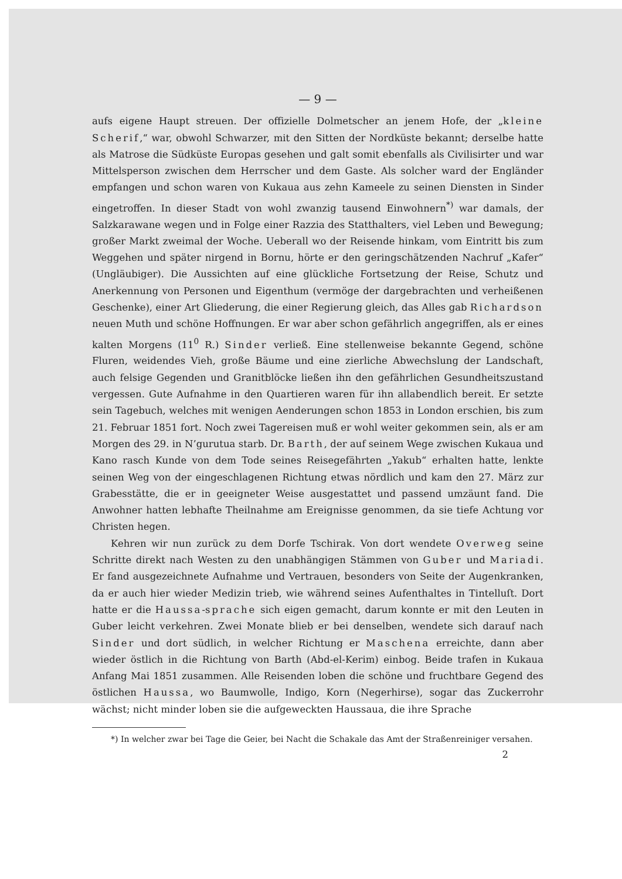— 9 —
aufs eigene Haupt streuen. Der offizielle Dolmetscher an jenem Hofe, der „kleine Scherif,“ war, obwohl Schwarzer, mit den Sitten der Nordküste bekannt; derselbe hatte als Matrose die Südküste Europas gesehen und galt somit ebenfalls als Civilisirter und war Mittelsperson zwischen dem Herrscher und dem Gaste. Als solcher ward der Engländer empfangen und schon waren von Kukaua aus zehn Kameele zu seinen Diensten in Sinder eingetroffen. In dieser Stadt von wohl zwanzig tausend Einwohnern<sup>*)</sup> war damals, der Salzkarawane wegen und in Folge einer Razzia des Statthalters, viel Leben und Bewegung; großer Markt zweimal der Woche. Ueberall wo der Reisende hinkam, vom Eintritt bis zum Weggehen und später nirgend in Bornu, hörte er den geringschätzenden Nachruf „Kafer“ (Ungläubiger). Die Aussichten auf eine glückliche Fortsetzung der Reise, Schutz und Anerkennung von Personen und Eigenthum (vermöge der dargebrachten und verheißenen Geschenke), einer Art Gliederung, die einer Regierung gleich, das Alles gab Richardson neuen Muth und schöne Hoffnungen. Er war aber schon gefährlich angegriffen, als er eines kalten Morgens (11<sup>0</sup> R.) Sinder verließ. Eine stellenweise bekannte Gegend, schöne Fluren, weidendes Vieh, große Bäume und eine zierliche Abwechslung der Landschaft, auch felsige Gegenden und Granitblöcke ließen ihn den gefährlichen Gesundheitszustand vergessen. Gute Aufnahme in den Quartieren waren für ihn allabendlich bereit. Er setzte sein Tagebuch, welches mit wenigen Aenderungen schon 1853 in London erschien, bis zum 21. Februar 1851 fort. Noch zwei Tagereisen muß er wohl weiter gekommen sein, als er am Morgen des 29. in N’gurutua starb. Dr. Barth, der auf seinem Wege zwischen Kukaua und Kano rasch Kunde von dem Tode seines Reisegefährten „Yakub“ erhalten hatte, lenkte seinen Weg von der eingeschlagenen Richtung etwas nördlich und kam den 27. März zur Grabesstätte, die er in geeigneter Weise ausgestattet und passend umzäunt fand. Die Anwohner hatten lebhafte Theilnahme am Ereignisse genommen, da sie tiefe Achtung vor Christen hegen.
Kehren wir nun zurück zu dem Dorfe Tschirak. Von dort wendete Overweg seine Schritte direkt nach Westen zu den unabhängigen Stämmen von Guber und Mariadi. Er fand ausgezeichnete Aufnahme und Vertrauen, besonders von Seite der Augenkranken, da er auch hier wieder Medizin trieb, wie während seines Aufenthaltes in Tintelluſt. Dort hatte er die Haussa-sprache sich eigen gemacht, darum konnte er mit den Leuten in Guber leicht verkehren. Zwei Monate blieb er bei denselben, wendete sich darauf nach Sinder und dort südlich, in welcher Richtung er Maschena erreichte, dann aber wieder östlich in die Richtung von Barth (Abd-el-Kerim) einbog. Beide trafen in Kukaua Anfang Mai 1851 zusammen. Alle Reisenden loben die schöne und fruchtbare Gegend des östlichen Haussa, wo Baumwolle, Indigo, Korn (Negerhirse), sogar das Zuckerrohr wächst; nicht minder loben sie die aufgeweckten Haussaua, die ihre Sprache
*) In welcher zwar bei Tage die Geier, bei Nacht die Schakale das Amt der Straßenreiniger versahen.
2